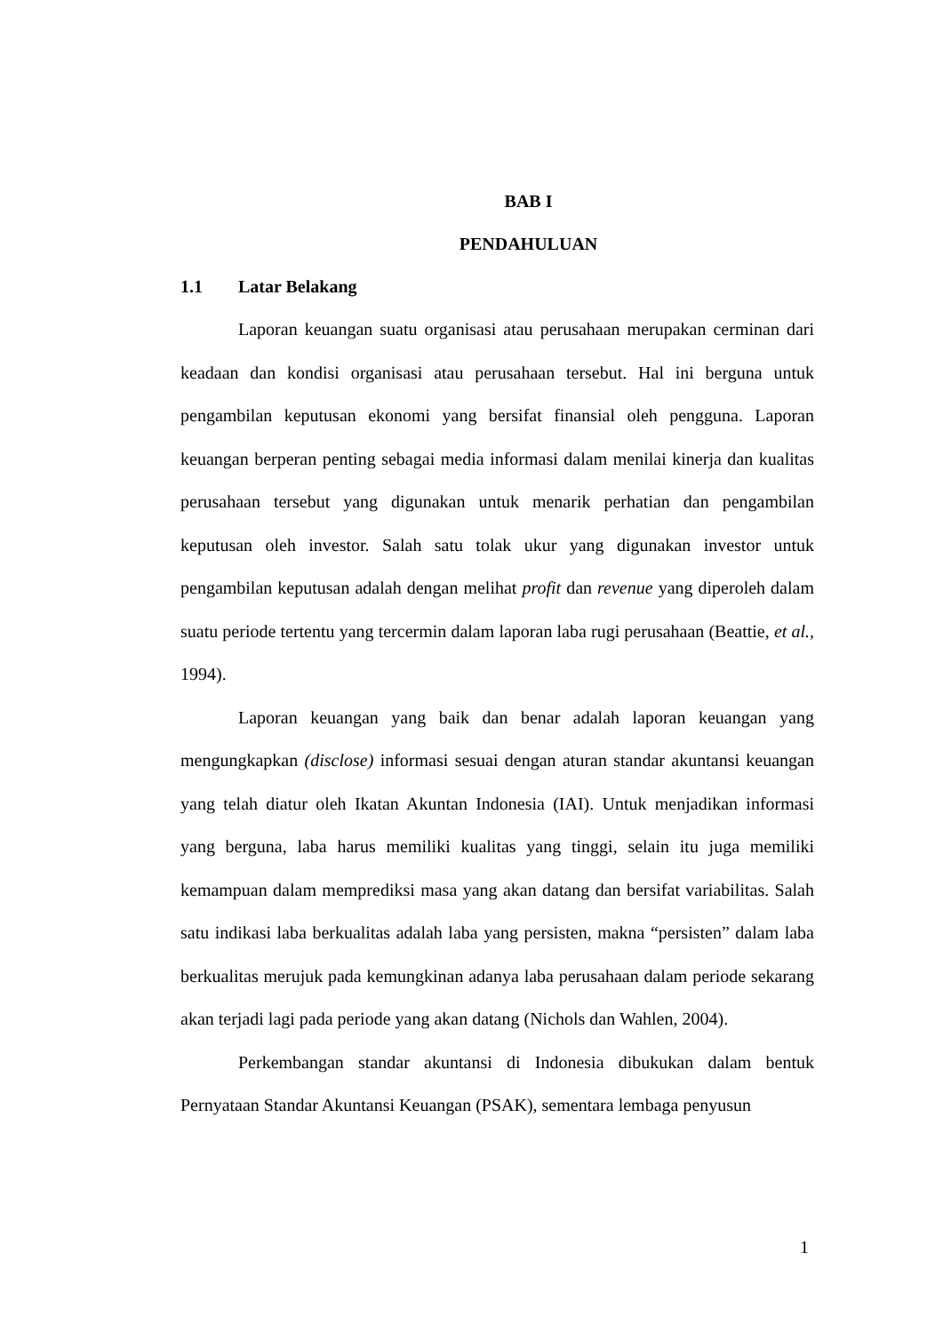BAB I
PENDAHULUAN
1.1 Latar Belakang
Laporan keuangan suatu organisasi atau perusahaan merupakan cerminan dari keadaan dan kondisi organisasi atau perusahaan tersebut. Hal ini berguna untuk pengambilan keputusan ekonomi yang bersifat finansial oleh pengguna. Laporan keuangan berperan penting sebagai media informasi dalam menilai kinerja dan kualitas perusahaan tersebut yang digunakan untuk menarik perhatian dan pengambilan keputusan oleh investor. Salah satu tolak ukur yang digunakan investor untuk pengambilan keputusan adalah dengan melihat profit dan revenue yang diperoleh dalam suatu periode tertentu yang tercermin dalam laporan laba rugi perusahaan (Beattie, et al., 1994).
Laporan keuangan yang baik dan benar adalah laporan keuangan yang mengungkapkan (disclose) informasi sesuai dengan aturan standar akuntansi keuangan yang telah diatur oleh Ikatan Akuntan Indonesia (IAI). Untuk menjadikan informasi yang berguna, laba harus memiliki kualitas yang tinggi, selain itu juga memiliki kemampuan dalam memprediksi masa yang akan datang dan bersifat variabilitas. Salah satu indikasi laba berkualitas adalah laba yang persisten, makna “persisten” dalam laba berkualitas merujuk pada kemungkinan adanya laba perusahaan dalam periode sekarang akan terjadi lagi pada periode yang akan datang (Nichols dan Wahlen, 2004).
Perkembangan standar akuntansi di Indonesia dibukukan dalam bentuk Pernyataan Standar Akuntansi Keuangan (PSAK), sementara lembaga penyusun
1